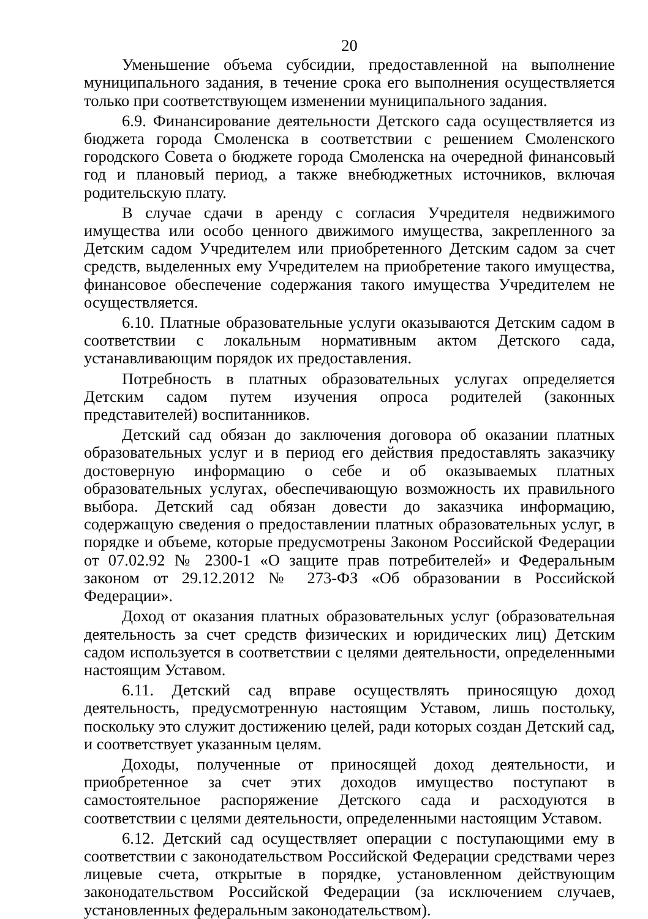20
Уменьшение объема субсидии, предоставленной на выполнение муниципального задания, в течение срока его выполнения осуществляется только при соответствующем изменении муниципального задания.
6.9. Финансирование деятельности Детского сада осуществляется из бюджета города Смоленска в соответствии с решением Смоленского городского Совета о бюджете города Смоленска на очередной финансовый год и плановый период, а также внебюджетных источников, включая родительскую плату.
В случае сдачи в аренду с согласия Учредителя недвижимого имущества или особо ценного движимого имущества, закрепленного за Детским садом Учредителем или приобретенного Детским садом за счет средств, выделенных ему Учредителем на приобретение такого имущества, финансовое обеспечение содержания такого имущества Учредителем не осуществляется.
6.10. Платные образовательные услуги оказываются Детским садом в соответствии с локальным нормативным актом Детского сада, устанавливающим порядок их предоставления.
Потребность в платных образовательных услугах определяется Детским садом путем изучения опроса родителей (законных представителей) воспитанников.
Детский сад обязан до заключения договора об оказании платных образовательных услуг и в период его действия предоставлять заказчику достоверную информацию о себе и об оказываемых платных образовательных услугах, обеспечивающую возможность их правильного выбора. Детский сад обязан довести до заказчика информацию, содержащую сведения о предоставлении платных образовательных услуг, в порядке и объеме, которые предусмотрены Законом Российской Федерации от 07.02.92 № 2300-1 «О защите прав потребителей» и Федеральным законом от 29.12.2012 № 273-ФЗ «Об образовании в Российской Федерации».
Доход от оказания платных образовательных услуг (образовательная деятельность за счет средств физических и юридических лиц) Детским садом используется в соответствии с целями деятельности, определенными настоящим Уставом.
6.11. Детский сад вправе осуществлять приносящую доход деятельность, предусмотренную настоящим Уставом, лишь постольку, поскольку это служит достижению целей, ради которых создан Детский сад, и соответствует указанным целям.
Доходы, полученные от приносящей доход деятельности, и приобретенное за счет этих доходов имущество поступают в самостоятельное распоряжение Детского сада и расходуются в соответствии с целями деятельности, определенными настоящим Уставом.
6.12. Детский сад осуществляет операции с поступающими ему в соответствии с законодательством Российской Федерации средствами через лицевые счета, открытые в порядке, установленном действующим законодательством Российской Федерации (за исключением случаев, установленных федеральным законодательством).